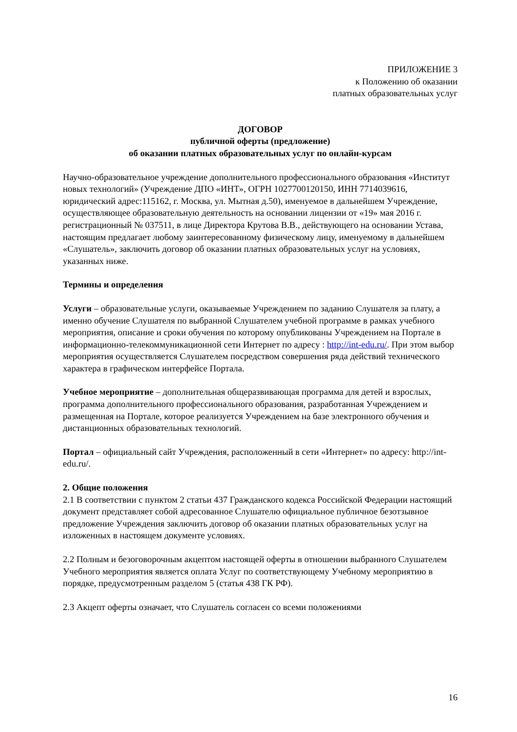ПРИЛОЖЕНИЕ 3
к Положению об оказании
платных образовательных услуг
ДОГОВОР
публичной оферты (предложение)
об оказании платных образовательных услуг по онлайн-курсам
Научно-образовательное учреждение дополнительного профессионального образования «Институт новых технологий» (Учреждение ДПО «ИНТ», ОГРН 1027700120150, ИНН 7714039616, юридический адрес:115162, г. Москва, ул. Мытная д.50), именуемое в дальнейшем Учреждение, осуществляющее образовательную деятельность на основании лицензии от «19» мая 2016 г. регистрационный № 037511, в лице Директора Крутова В.В., действующего на основании Устава, настоящим предлагает любому заинтересованному физическому лицу, именуемому в дальнейшем «Слушатель», заключить договор об оказании платных образовательных услуг на условиях, указанных ниже.
Термины и определения
Услуги – образовательные услуги, оказываемые Учреждением по заданию Слушателя за плату, а именно обучение Слушателя по выбранной Слушателем учебной программе в рамках учебного мероприятия, описание и сроки обучения по которому опубликованы Учреждением на Портале в информационно-телекоммуникационной сети Интернет по адресу : http://int-edu.ru/. При этом выбор мероприятия осуществляется Слушателем посредством совершения ряда действий технического характера в графическом интерфейсе Портала.
Учебное мероприятие – дополнительная общеразвивающая программа для детей и взрослых, программа дополнительного профессионального образования, разработанная Учреждением и размещенная на Портале, которое реализуется Учреждением на базе электронного обучения и дистанционных образовательных технологий.
Портал – официальный сайт Учреждения, расположенный в сети «Интернет» по адресу: http://int-edu.ru/.
2. Общие положения
2.1 В соответствии с пунктом 2 статьи 437 Гражданского кодекса Российской Федерации настоящий документ представляет собой адресованное Слушателю официальное публичное безотзывное предложение Учреждения заключить договор об оказании платных образовательных услуг на изложенных в настоящем документе условиях.
2.2 Полным и безоговорочным акцептом настоящей оферты в отношении выбранного Слушателем Учебного мероприятия является оплата Услуг по соответствующему Учебному мероприятию в порядке, предусмотренным разделом 5 (статья 438 ГК РФ).
2.3 Акцепт оферты означает, что Слушатель согласен со всеми положениями
16